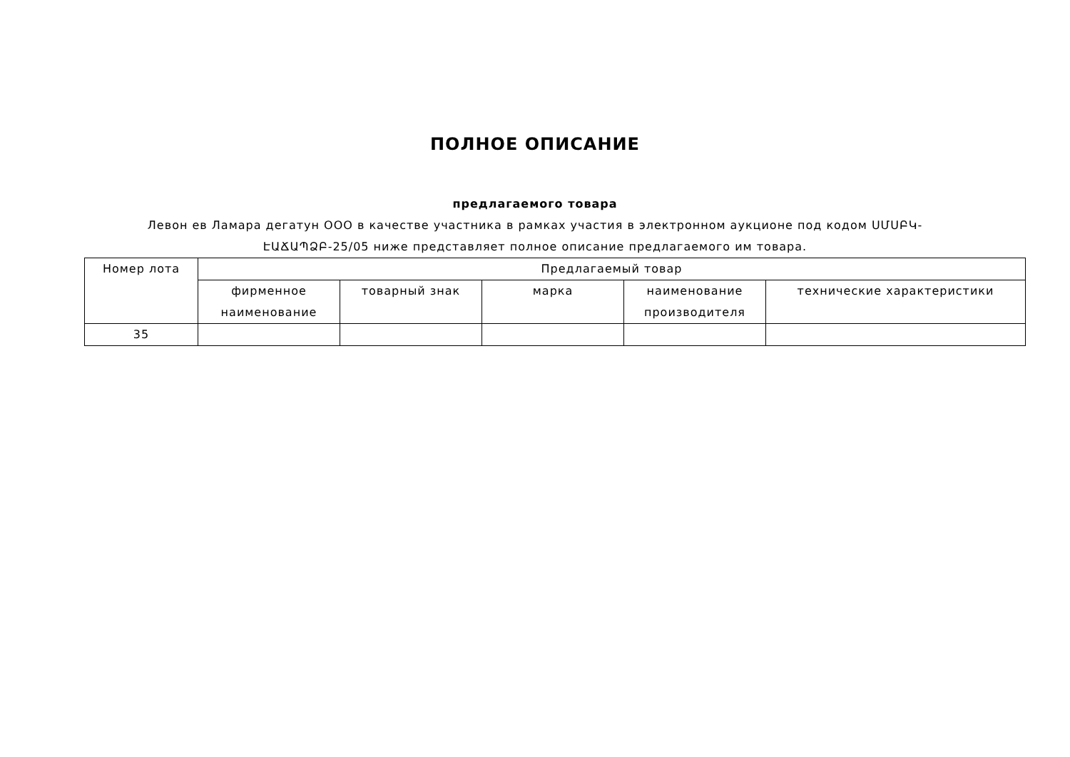ПОЛНОЕ ОПИСАНИЕ
предлагаемого товара
Левон ев Ламара дегатун ООО в качестве участника в рамках участия в электронном аукционе под кодом ՍՄՍԲԿ-ԷԱՃԱՊՁԲ-25/05 ниже представляет полное описание предлагаемого им товара.
| Номер лота | Предлагаемый товар | | | | |
| --- | --- | --- | --- | --- | --- |
| | фирменное наименование | товарный знак | марка | наименование производителя | технические характеристики |
| 35 | | | | | |